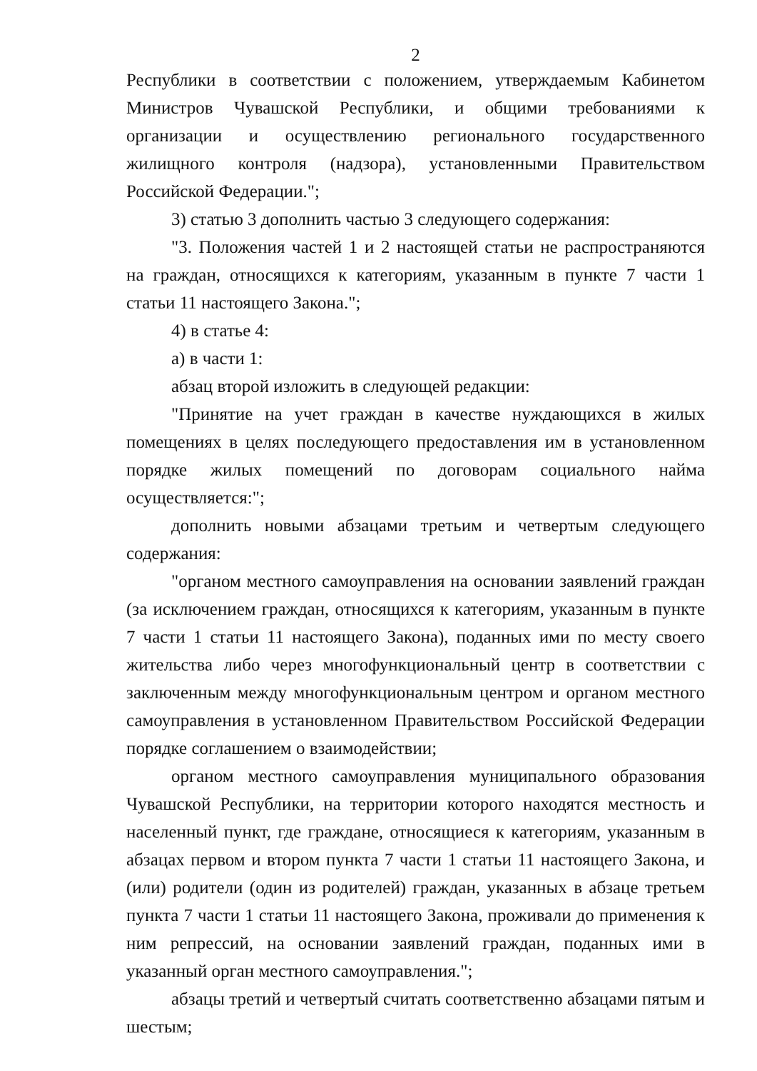2
Республики в соответствии с положением, утверждаемым Кабинетом Министров Чувашской Республики, и общими требованиями к организации и осуществлению регионального государственного жилищного контроля (надзора), установленными Правительством Российской Федерации.";
3) статью 3 дополнить частью 3 следующего содержания:
"3. Положения частей 1 и 2 настоящей статьи не распространяются на граждан, относящихся к категориям, указанным в пункте 7 части 1 статьи 11 настоящего Закона.";
4) в статье 4:
а) в части 1:
абзац второй изложить в следующей редакции:
"Принятие на учет граждан в качестве нуждающихся в жилых помещениях в целях последующего предоставления им в установленном порядке жилых помещений по договорам социального найма осуществляется:";
дополнить новыми абзацами третьим и четвертым следующего содержания:
"органом местного самоуправления на основании заявлений граждан (за исключением граждан, относящихся к категориям, указанным в пункте 7 части 1 статьи 11 настоящего Закона), поданных ими по месту своего жительства либо через многофункциональный центр в соответствии с заключенным между многофункциональным центром и органом местного самоуправления в установленном Правительством Российской Федерации порядке соглашением о взаимодействии;
органом местного самоуправления муниципального образования Чувашской Республики, на территории которого находятся местность и населенный пункт, где граждане, относящиеся к категориям, указанным в абзацах первом и втором пункта 7 части 1 статьи 11 настоящего Закона, и (или) родители (один из родителей) граждан, указанных в абзаце третьем пункта 7 части 1 статьи 11 настоящего Закона, проживали до применения к ним репрессий, на основании заявлений граждан, поданных ими в указанный орган местного самоуправления.";
абзацы третий и четвертый считать соответственно абзацами пятым и шестым;